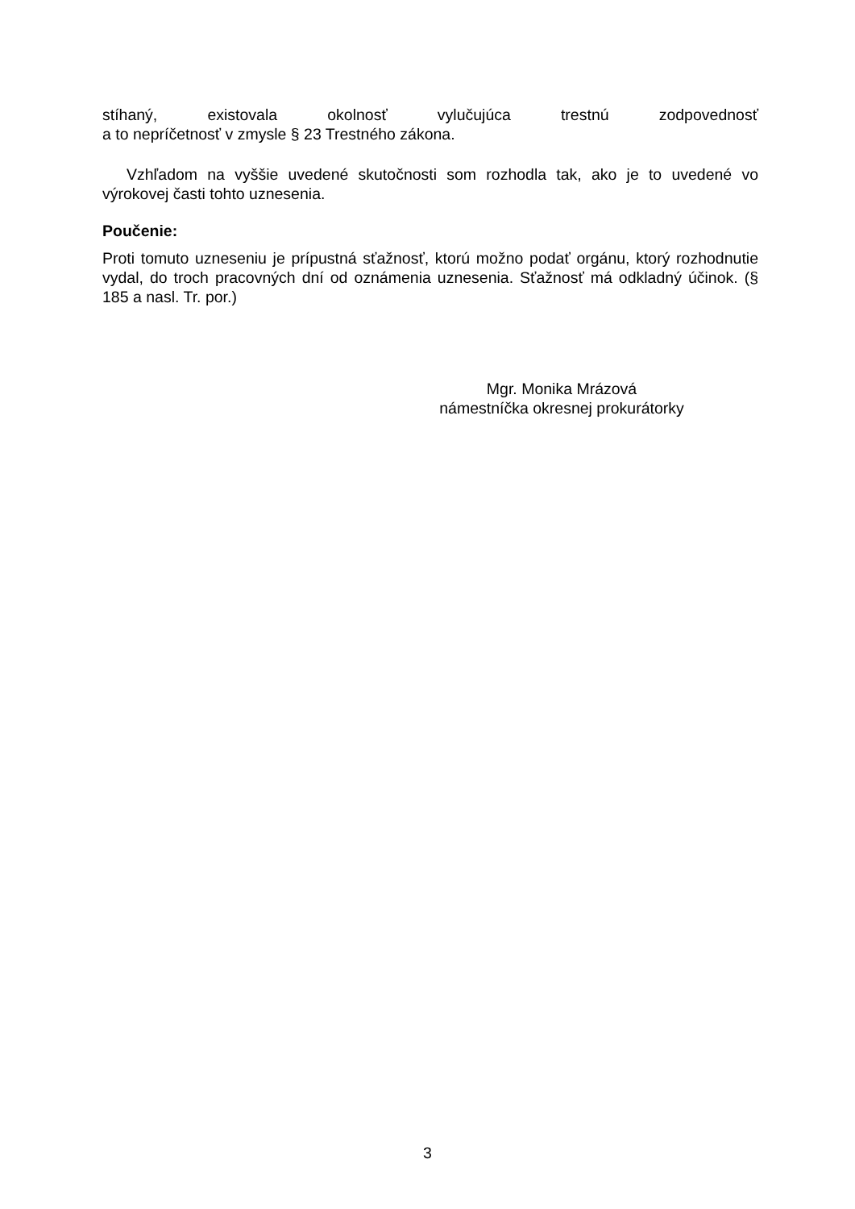stíhaný, existovala okolnosť vylučujúca trestnú zodpovednosť
a to nepríčetnosť v zmysle § 23 Trestného zákona.
Vzhľadom na vyššie uvedené skutočnosti som rozhodla tak, ako je to uvedené vo výrokovej časti tohto uznesenia.
Poučenie:
Proti tomuto uzneseniu je prípustná sťažnosť, ktorú možno podať orgánu, ktorý rozhodnutie vydal, do troch pracovných dní od oznámenia uznesenia. Sťažnosť má odkladný účinok. (§ 185 a nasl. Tr. por.)
Mgr. Monika Mrázová
námestníčka okresnej prokurátorky
3